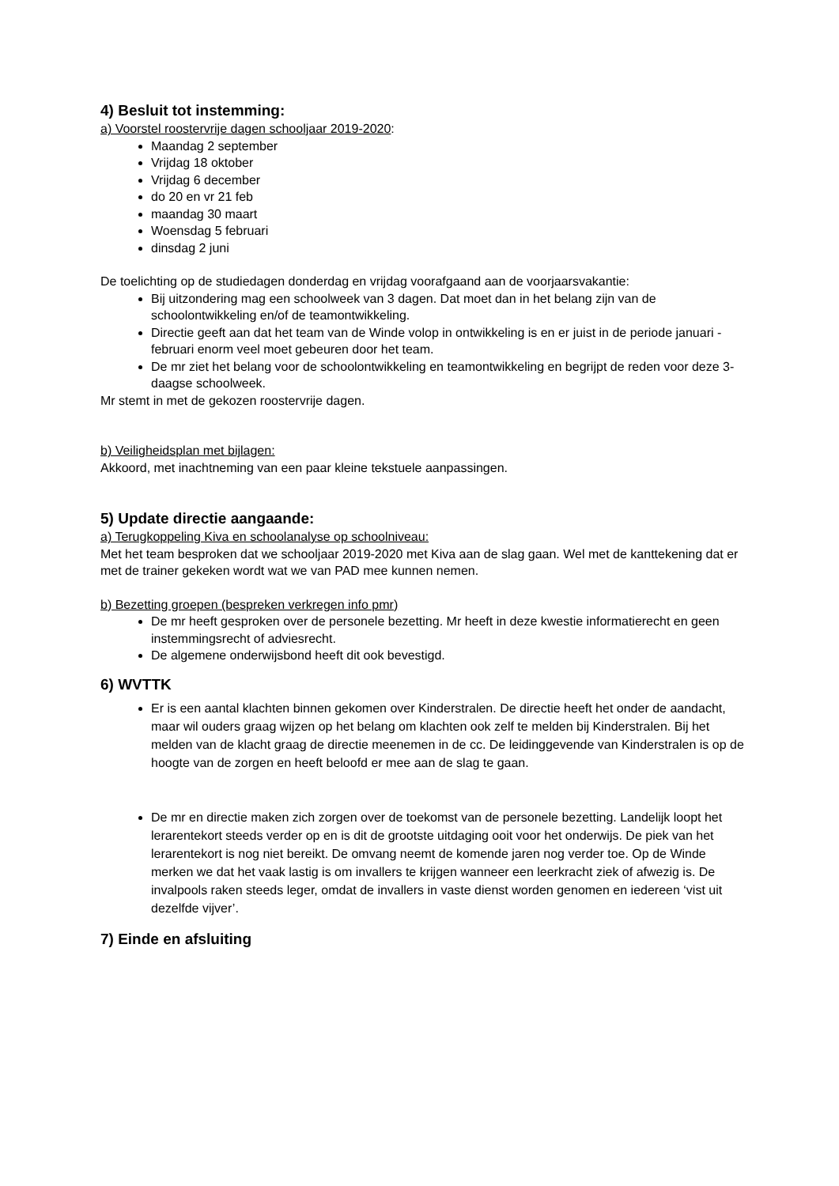4) Besluit tot instemming:
a) Voorstel roostervrije dagen schooljaar 2019-2020:
Maandag 2 september
Vrijdag 18 oktober
Vrijdag 6 december
do 20 en vr 21 feb
maandag 30 maart
Woensdag 5 februari
dinsdag 2 juni
De toelichting op de studiedagen donderdag en vrijdag voorafgaand aan de voorjaarsvakantie:
Bij uitzondering mag een schoolweek van 3 dagen. Dat moet dan in het belang zijn van de schoolontwikkeling en/of de teamontwikkeling.
Directie geeft aan dat het team van de Winde volop in ontwikkeling is en er juist in de periode januari - februari enorm veel moet gebeuren door het team.
De mr ziet het belang voor de schoolontwikkeling en teamontwikkeling en begrijpt de reden voor deze 3-daagse schoolweek.
Mr stemt in met de gekozen roostervrije dagen.
b) Veiligheidsplan met bijlagen:
Akkoord, met inachtneming van een paar kleine tekstuele aanpassingen.
5) Update directie aangaande:
a) Terugkoppeling Kiva en schoolanalyse op schoolniveau:
Met het team besproken dat we schooljaar 2019-2020 met Kiva aan de slag gaan. Wel met de kanttekening dat er met de trainer gekeken wordt wat we van PAD mee kunnen nemen.
b) Bezetting groepen (bespreken verkregen info pmr)
De mr heeft gesproken over de personele bezetting. Mr heeft in deze kwestie informatierecht en geen instemmingsrecht of adviesrecht.
De algemene onderwijsbond heeft dit ook bevestigd.
6) WVTTK
Er is een aantal klachten binnen gekomen over Kinderstralen. De directie heeft het onder de aandacht, maar wil ouders graag wijzen op het belang om klachten ook zelf te melden bij Kinderstralen. Bij het melden van de klacht graag de directie meenemen in de cc. De leidinggevende van Kinderstralen is op de hoogte van de zorgen en heeft beloofd er mee aan de slag te gaan.
De mr en directie maken zich zorgen over de toekomst van de personele bezetting. Landelijk loopt het lerarentekort steeds verder op en is dit de grootste uitdaging ooit voor het onderwijs. De piek van het lerarentekort is nog niet bereikt. De omvang neemt de komende jaren nog verder toe. Op de Winde merken we dat het vaak lastig is om invallers te krijgen wanneer een leerkracht ziek of afwezig is. De invalpools raken steeds leger, omdat de invallers in vaste dienst worden genomen en iedereen ‘vist uit dezelfde vijver’.
7) Einde en afsluiting